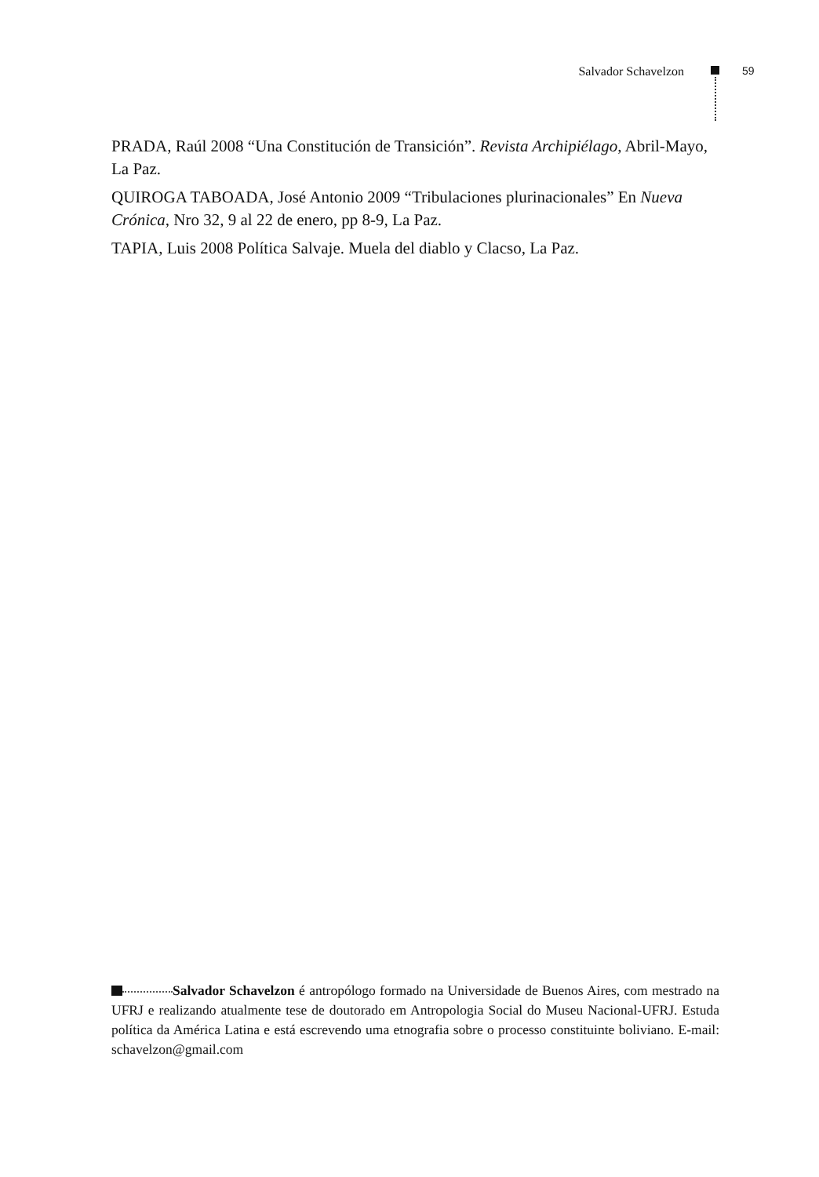Salvador Schavelzon 59
PRADA, Raúl 2008 “Una Constitución de Transición”. Revista Archipiélago, Abril-Mayo, La Paz.
QUIROGA TABOADA, José Antonio 2009 “Tribulaciones plurinacionales” En Nueva Crónica, Nro 32, 9 al 22 de enero, pp 8-9, La Paz.
TAPIA, Luis 2008 Política Salvaje. Muela del diablo y Clacso, La Paz.
Salvador Schavelzon é antropólogo formado na Universidade de Buenos Aires, com mestrado na UFRJ e realizando atualmente tese de doutorado em Antropologia Social do Museu Nacional-UFRJ. Estuda política da América Latina e está escrevendo uma etnografia sobre o processo constituinte boliviano. E-mail: schavelzon@gmail.com